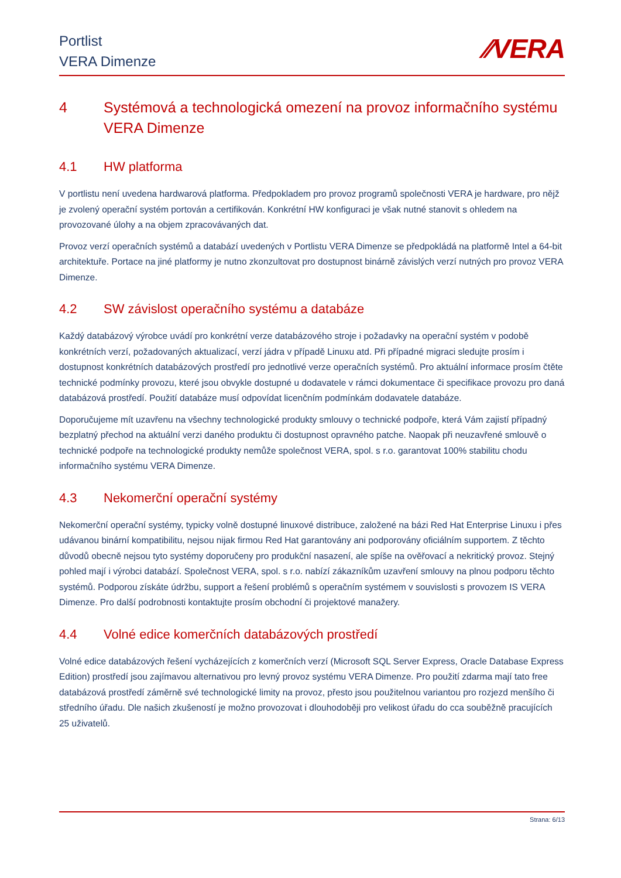Portlist
VERA Dimenze
⁄⁄VERA
4 Systémová a technologická omezení na provoz informačního systému VERA Dimenze
4.1 HW platforma
V portlistu není uvedena hardwarová platforma. Předpokladem pro provoz programů společnosti VERA je hardware, pro nějž je zvolený operační systém portován a certifikován. Konkrétní HW konfiguraci je však nutné stanovit s ohledem na provozované úlohy a na objem zpracovávaných dat.
Provoz verzí operačních systémů a databází uvedených v Portlistu VERA Dimenze se předpokládá na platformě Intel a 64-bit architektuře. Portace na jiné platformy je nutno zkonzultovat pro dostupnost binárně závislých verzí nutných pro provoz VERA Dimenze.
4.2 SW závislost operačního systému a databáze
Každý databázový výrobce uvádí pro konkrétní verze databázového stroje i požadavky na operační systém v podobě konkrétních verzí, požadovaných aktualizací, verzí jádra v případě Linuxu atd. Při případné migraci sledujte prosím i dostupnost konkrétních databázových prostředí pro jednotlivé verze operačních systémů. Pro aktuální informace prosím čtěte technické podmínky provozu, které jsou obvykle dostupné u dodavatele v rámci dokumentace či specifikace provozu pro daná databázová prostředí. Použití databáze musí odpovídat licenčním podmínkám dodavatele databáze.
Doporučujeme mít uzavřenu na všechny technologické produkty smlouvy o technické podpoře, která Vám zajistí případný bezplatný přechod na aktuální verzi daného produktu či dostupnost opravného patche. Naopak při neuzavřené smlouvě o technické podpoře na technologické produkty nemůže společnost VERA, spol. s r.o. garantovat 100% stabilitu chodu informačního systému VERA Dimenze.
4.3 Nekomerční operační systémy
Nekomerční operační systémy, typicky volně dostupné linuxové distribuce, založené na bázi Red Hat Enterprise Linuxu i přes udávanou binární kompatibilitu, nejsou nijak firmou Red Hat garantovány ani podporovány oficiálním supportem. Z těchto důvodů obecně nejsou tyto systémy doporučeny pro produkční nasazení, ale spíše na ověřovací a nekritický provoz. Stejný pohled mají i výrobci databází. Společnost VERA, spol. s r.o. nabízí zákazníkům uzavření smlouvy na plnou podporu těchto systémů. Podporou získáte údržbu, support a řešení problémů s operačním systémem v souvislosti s provozem IS VERA Dimenze. Pro další podrobnosti kontaktujte prosím obchodní či projektové manažery.
4.4 Volné edice komerčních databázových prostředí
Volné edice databázových řešení vycházejících z komerčních verzí (Microsoft SQL Server Express, Oracle Database Express Edition) prostředí jsou zajímavou alternativou pro levný provoz systému VERA Dimenze. Pro použití zdarma mají tato free databázová prostředí záměrně své technologické limity na provoz, přesto jsou použitelnou variantou pro rozjezd menšího či středního úřadu. Dle našich zkušeností je možno provozovat i dlouhodoběji pro velikost úřadu do cca souběžně pracujících 25 uživatelů.
Strana: 6/13